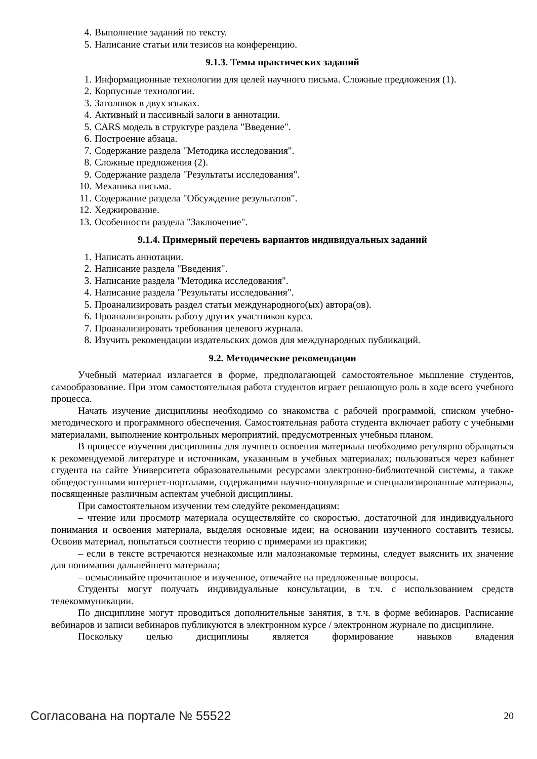4. Выполнение заданий по тексту.
5. Написание статьи или тезисов на конференцию.
9.1.3. Темы практических заданий
1. Информационные технологии для целей научного письма. Сложные предложения (1).
2. Корпусные технологии.
3. Заголовок в двух языках.
4. Активный и пассивный залоги в аннотации.
5. CARS модель в структуре раздела "Введение".
6. Построение абзаца.
7. Содержание раздела "Методика исследования".
8. Сложные предложения (2).
9. Содержание раздела "Результаты исследования".
10. Механика письма.
11. Содержание раздела "Обсуждение результатов".
12. Хеджирование.
13. Особенности раздела "Заключение".
9.1.4. Примерный перечень вариантов индивидуальных заданий
1. Написать аннотации.
2. Написание раздела "Введения".
3. Написание раздела "Методика исследования".
4. Написание раздела "Результаты исследования".
5. Проанализировать раздел статьи международного(ых) автора(ов).
6. Проанализировать работу других участников курса.
7. Проанализировать требования целевого журнала.
8. Изучить рекомендации издательских домов для международных публикаций.
9.2. Методические рекомендации
Учебный материал излагается в форме, предполагающей самостоятельное мышление студентов, самообразование. При этом самостоятельная работа студентов играет решающую роль в ходе всего учебного процесса.
Начать изучение дисциплины необходимо со знакомства с рабочей программой, списком учебно-методического и программного обеспечения. Самостоятельная работа студента включает работу с учебными материалами, выполнение контрольных мероприятий, предусмотренных учебным планом.
В процессе изучения дисциплины для лучшего освоения материала необходимо регулярно обращаться к рекомендуемой литературе и источникам, указанным в учебных материалах; пользоваться через кабинет студента на сайте Университета образовательными ресурсами электронно-библиотечной системы, а также общедоступными интернет-порталами, содержащими научно-популярные и специализированные материалы, посвященные различным аспектам учебной дисциплины.
При самостоятельном изучении тем следуйте рекомендациям:
– чтение или просмотр материала осуществляйте со скоростью, достаточной для индивидуального понимания и освоения материала, выделяя основные идеи; на основании изученного составить тезисы. Освоив материал, попытаться соотнести теорию с примерами из практики;
– если в тексте встречаются незнакомые или малознакомые термины, следует выяснить их значение для понимания дальнейшего материала;
– осмысливайте прочитанное и изученное, отвечайте на предложенные вопросы.
Студенты могут получать индивидуальные консультации, в т.ч. с использованием средств телекоммуникации.
По дисциплине могут проводиться дополнительные занятия, в т.ч. в форме вебинаров. Расписание вебинаров и записи вебинаров публикуются в электронном курсе / электронном журнале по дисциплине.
Поскольку целью дисциплины является формирование навыков владения
Согласована на портале № 55522 20